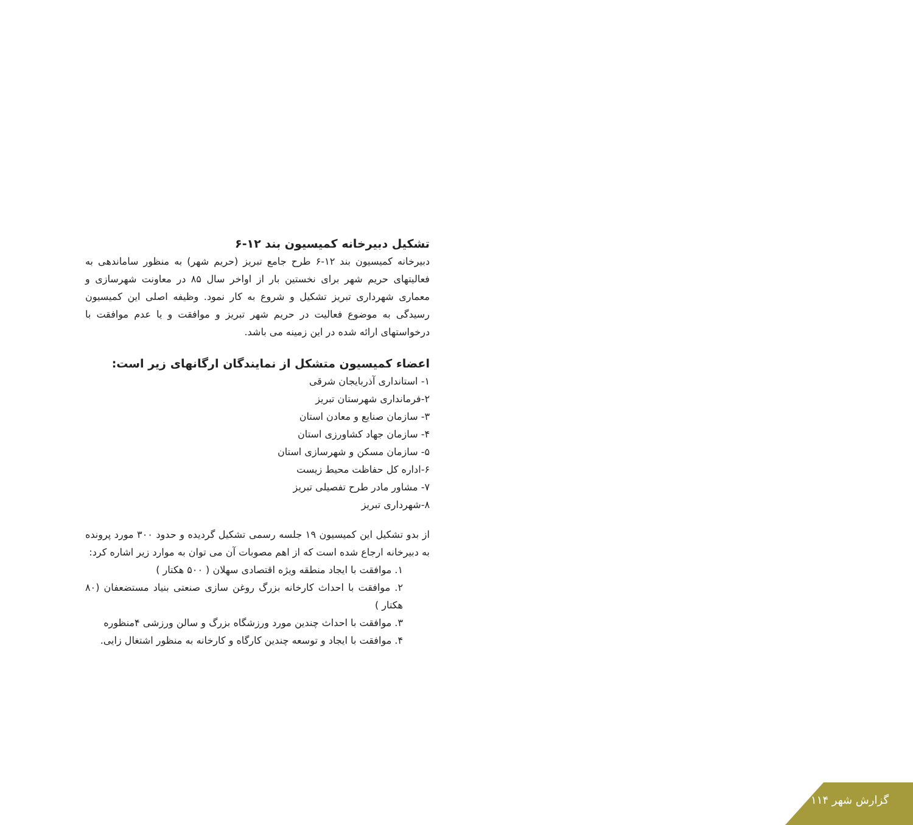تشکیل دبیرخانه کمیسیون بند ۱۲-۶
دبیرخانه کمیسیون بند ۱۲-۶ طرح جامع تبریز (حریم شهر) به منظور ساماندهی به فعالیتهای حریم شهر برای نخستین بار از اواخر سال ۸۵ در معاونت شهرسازی و معماری شهرداری تبریز تشکیل و شروع به کار نمود. وظیفه اصلی این کمیسیون رسیدگی به موضوع فعالیت در حریم شهر تبریز و موافقت و یا عدم موافقت با درخواستهای ارائه شده در این زمینه می باشد.
اعضاء کمیسیون متشکل از نمایندگان ارگانهای زیر است:
۱- استانداری آذربایجان شرقی
۲-فرمانداری شهرستان تبریز
۳- سازمان صنایع و معادن استان
۴- سازمان جهاد کشاورزی استان
۵- سازمان مسکن و شهرسازی استان
۶-اداره کل حفاظت محیط زیست
۷- مشاور مادر طرح تفصیلی تبریز
۸-شهرداری تبریز
از بدو تشکیل این کمیسیون ۱۹ جلسه رسمی تشکیل گردیده و حدود ۳۰۰ مورد پرونده به دبیرخانه ارجاع شده است که از اهم مصوبات آن می توان به موارد زیر اشاره کرد:
۱. موافقت با ایجاد منطقه ویژه اقتصادی سهلان ( ۵۰۰ هکتار )
۲. موافقت با احداث کارخانه بزرگ روغن سازی صنعتی بنیاد مستضعفان (۸۰ هکتار )
۳. موافقت با احداث چندین مورد ورزشگاه بزرگ و سالن ورزشی ۴منظوره
۴. موافقت با ایجاد و توسعه چندین کارگاه و کارخانه به منظور اشتغال زایی.
گزارش شهر ۱۱۴